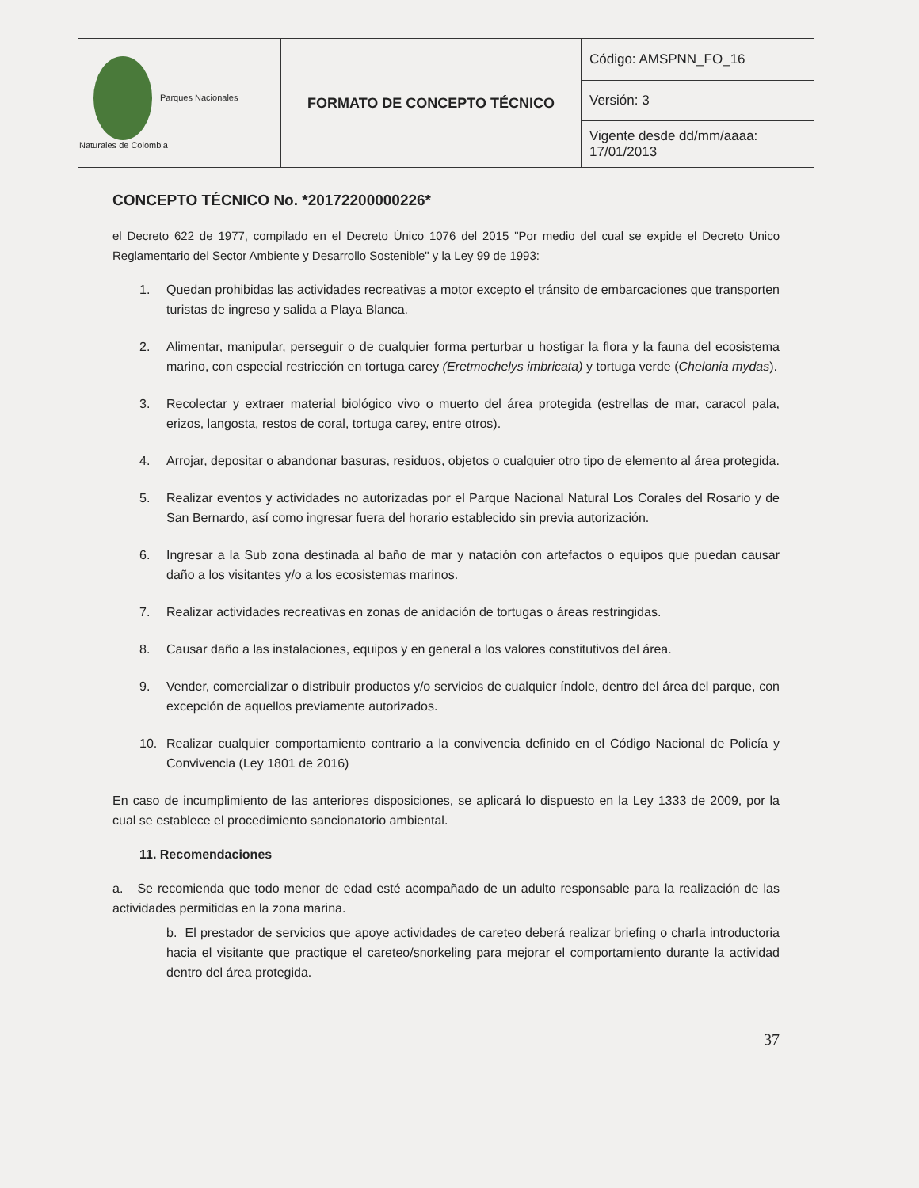| Parques Nacionales Naturales de Colombia | FORMATO DE CONCEPTO TÉCNICO | Código: AMSPNN_FO_16 |
| | | Versión: 3 |
| | | Vigente desde dd/mm/aaaa: 17/01/2013 |
CONCEPTO TÉCNICO No. *20172200000226*
el Decreto 622 de 1977, compilado en el Decreto Único 1076 del 2015 "Por medio del cual se expide el Decreto Único Reglamentario del Sector Ambiente y Desarrollo Sostenible" y la Ley 99 de 1993:
1. Quedan prohibidas las actividades recreativas a motor excepto el tránsito de embarcaciones que transporten turistas de ingreso y salida a Playa Blanca.
2. Alimentar, manipular, perseguir o de cualquier forma perturbar u hostigar la flora y la fauna del ecosistema marino, con especial restricción en tortuga carey (Eretmochelys imbricata) y tortuga verde (Chelonia mydas).
3. Recolectar y extraer material biológico vivo o muerto del área protegida (estrellas de mar, caracol pala, erizos, langosta, restos de coral, tortuga carey, entre otros).
4. Arrojar, depositar o abandonar basuras, residuos, objetos o cualquier otro tipo de elemento al área protegida.
5. Realizar eventos y actividades no autorizadas por el Parque Nacional Natural Los Corales del Rosario y de San Bernardo, así como ingresar fuera del horario establecido sin previa autorización.
6. Ingresar a la Sub zona destinada al baño de mar y natación con artefactos o equipos que puedan causar daño a los visitantes y/o a los ecosistemas marinos.
7. Realizar actividades recreativas en zonas de anidación de tortugas o áreas restringidas.
8. Causar daño a las instalaciones, equipos y en general a los valores constitutivos del área.
9. Vender, comercializar o distribuir productos y/o servicios de cualquier índole, dentro del área del parque, con excepción de aquellos previamente autorizados.
10. Realizar cualquier comportamiento contrario a la convivencia definido en el Código Nacional de Policía y Convivencia (Ley 1801 de 2016)
En caso de incumplimiento de las anteriores disposiciones, se aplicará lo dispuesto en la Ley 1333 de 2009, por la cual se establece el procedimiento sancionatorio ambiental.
11. Recomendaciones
a. Se recomienda que todo menor de edad esté acompañado de un adulto responsable para la realización de las actividades permitidas en la zona marina.
b. El prestador de servicios que apoye actividades de careteo deberá realizar briefing o charla introductoria hacia el visitante que practique el careteo/snorkeling para mejorar el comportamiento durante la actividad dentro del área protegida.
37